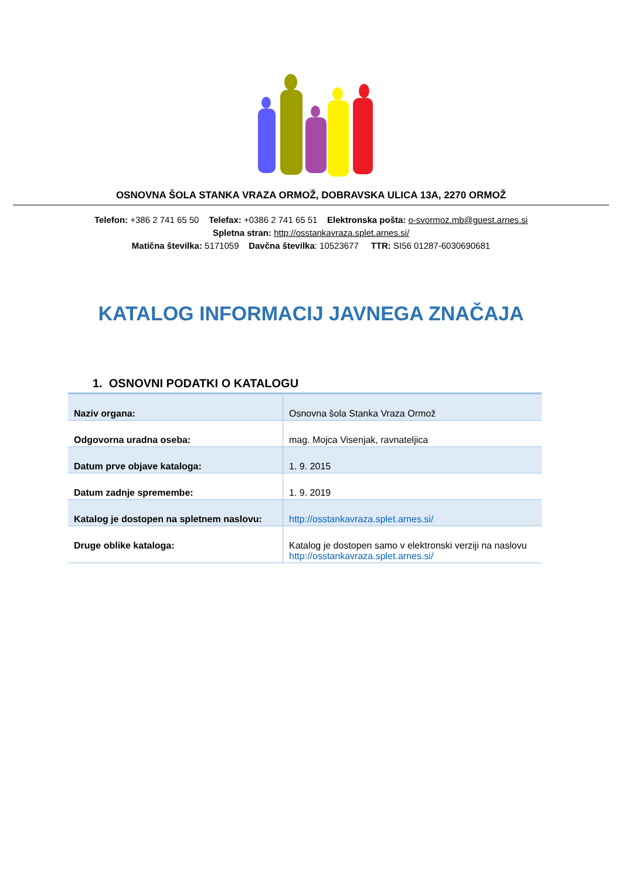OSNOVNA ŠOLA STANKA VRAZA ORMOŽ, DOBRAVSKA ULICA 13A, 2270 ORMOŽ
Telefon: +386 2 741 65 50 Telefax: +0386 2 741 65 51 Elektronska pošta: o-svormoz.mb@guest.arnes.si
Spletna stran: http://osstankavraza.splet.arnes.si/
Matična številka: 5171059 Davčna številka: 10523677 TTR: SI56 01287-6030690681
KATALOG INFORMACIJ JAVNEGA ZNAČAJA
1. OSNOVNI PODATKI O KATALOGU
| Naziv organa: | Osnovna šola Stanka Vraza Ormož |
| Odgovorna uradna oseba: | mag. Mojca Visenjak, ravnateljica |
| Datum prve objave kataloga: | 1. 9. 2015 |
| Datum zadnje spremembe: | 1. 9. 2019 |
| Katalog je dostopen na spletnem naslovu: | http://osstankavraza.splet.arnes.si/ |
| Druge oblike kataloga: | Katalog je dostopen samo v elektronski verziji na naslovu http://osstankavraza.splet.arnes.si/ |